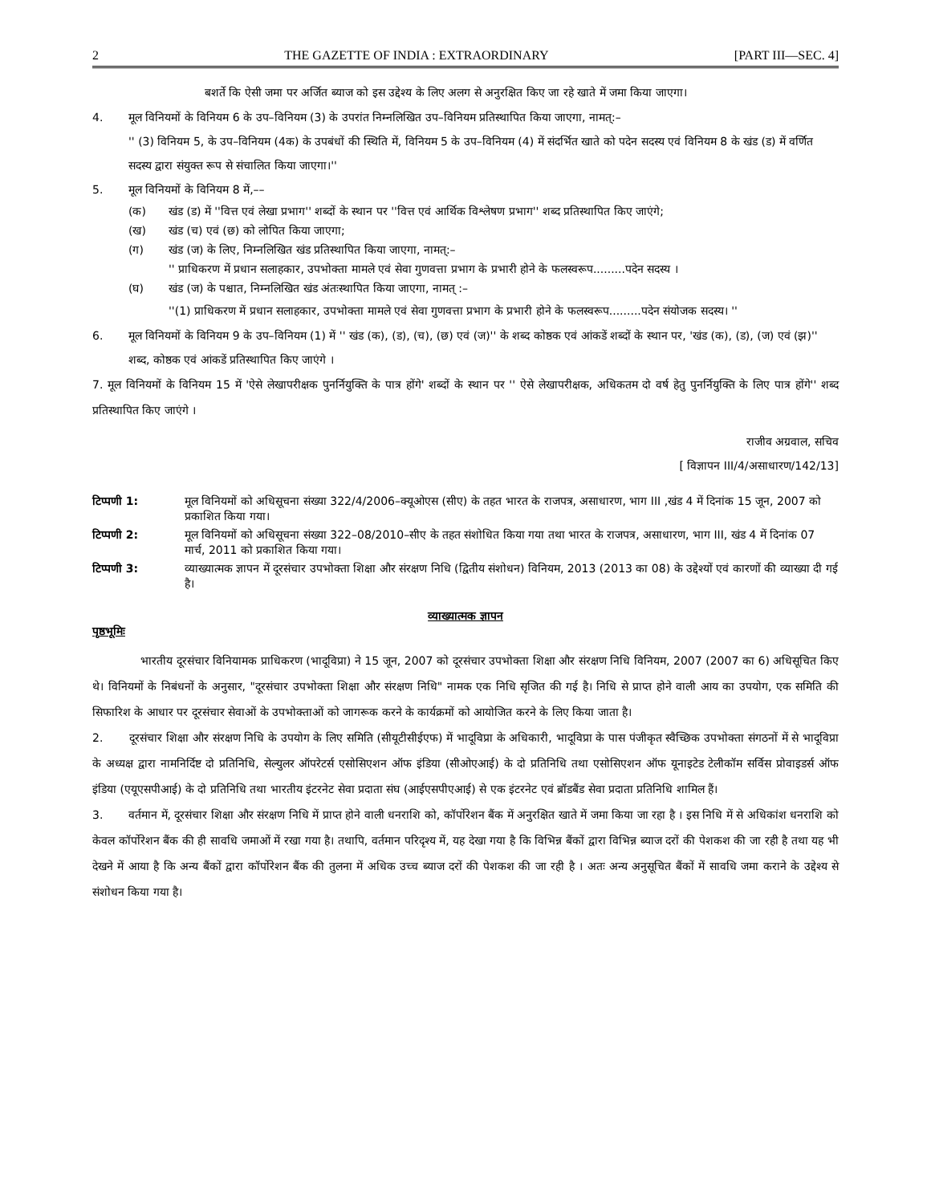2 THE GAZETTE OF INDIA : EXTRAORDINARY [PART III—SEC. 4]
बशर्ते कि ऐसी जमा पर अर्जित ब्याज को इस उद्देश्य के लिए अलग से अनुरक्षित किए जा रहे खाते में जमा किया जाएगा।
4. मूल विनियमों के विनियम 6 के उप–विनियम (3) के उपरांत निम्नलिखित उप–विनियम प्रतिस्थापित किया जाएगा, नामत्:–
'' (3) विनियम 5, के उप–विनियम (4क) के उपबंधों की स्थिति में, विनियम 5 के उप–विनियम (4) में संदर्भित खाते को पदेन सदस्य एवं विनियम 8 के खंड (ड) में वर्णित सदस्य द्वारा संयुक्त रूप से संचालित किया जाएगा।''
5. मूल विनियमों के विनियम 8 में,––
(क) खंड (ड) में ''वित्त एवं लेखा प्रभाग'' शब्दों के स्थान पर ''वित्त एवं आर्थिक विश्लेषण प्रभाग'' शब्द प्रतिस्थापित किए जाएंगे;
(ख) खंड (च) एवं (छ) को लोपित किया जाएगा;
(ग) खंड (ज) के लिए, निम्नलिखित खंड प्रतिस्थापित किया जाएगा, नामत्:–
'' प्राधिकरण में प्रधान सलाहकार, उपभोक्ता मामले एवं सेवा गुणवत्ता प्रभाग के प्रभारी होने के फलस्वरूप.........पदेन सदस्य ।
(घ) खंड (ज) के पश्चात, निम्नलिखित खंड अंतःस्थापित किया जाएगा, नामत् :–
''(1) प्राधिकरण में प्रधान सलाहकार, उपभोक्ता मामले एवं सेवा गुणवत्ता प्रभाग के प्रभारी होने के फलस्वरूप.........पदेन संयोजक सदस्य। ''
6. मूल विनियमों के विनियम 9 के उप–विनियम (1) में '' खंड (क), (ड), (च), (छ) एवं (ज)'' के शब्द कोष्ठक एवं आंकडें शब्दों के स्थान पर, 'खंड (क), (ड), (ज) एवं (झ)'' शब्द, कोष्ठक एवं आंकडें प्रतिस्थापित किए जाएंगे ।
7. मूल विनियमों के विनियम 15 में 'ऐसे लेखापरीक्षक पुनर्नियुक्ति के पात्र होंगे' शब्दों के स्थान पर '' ऐसे लेखापरीक्षक, अधिकतम दो वर्ष हेतु पुनर्नियुक्ति के लिए पात्र होंगे'' शब्द प्रतिस्थापित किए जाएंगे ।
राजीव अग्रवाल, सचिव
[ विज्ञापन III/4/असाधारण/142/13]
टिप्पणी 1: मूल विनियमों को अधिसूचना संख्या 322/4/2006–क्यूओएस (सीए) के तहत भारत के राजपत्र, असाधारण, भाग III ,खंड 4 में दिनांक 15 जून, 2007 को प्रकाशित किया गया।
टिप्पणी 2: मूल विनियमों को अधिसूचना संख्या 322–08/2010–सीए के तहत संशोधित किया गया तथा भारत के राजपत्र, असाधारण, भाग III, खंड 4 में दिनांक 07 मार्च, 2011 को प्रकाशित किया गया।
टिप्पणी 3: व्याख्यात्मक ज्ञापन में दूरसंचार उपभोक्ता शिक्षा और संरक्षण निधि (द्वितीय संशोधन) विनियम, 2013 (2013 का 08) के उद्देश्यों एवं कारणों की व्याख्या दी गई है।
व्याख्यात्मक ज्ञापन
पृष्ठभूमिः
भारतीय दूरसंचार विनियामक प्राधिकरण (भादूविप्रा) ने 15 जून, 2007 को दूरसंचार उपभोक्ता शिक्षा और संरक्षण निधि विनियम, 2007 (2007 का 6) अधिसूचित किए थे। विनियमों के निबंधनों के अनुसार, "दूरसंचार उपभोक्ता शिक्षा और संरक्षण निधि" नामक एक निधि सृजित की गई है। निधि से प्राप्त होने वाली आय का उपयोग, एक समिति की सिफारिश के आधार पर दूरसंचार सेवाओं के उपभोक्ताओं को जागरूक करने के कार्यक्रमों को आयोजित करने के लिए किया जाता है।
2. दूरसंचार शिक्षा और संरक्षण निधि के उपयोग के लिए समिति (सीयूटीसीईएफ) में भादूविप्रा के अधिकारी, भादूविप्रा के पास पंजीकृत स्वैच्छिक उपभोक्ता संगठनों में से भादूविप्रा के अध्यक्ष द्वारा नामनिर्दिष्ट दो प्रतिनिधि, सेल्युलर ऑपरेटर्स एसोसिएशन ऑफ इंडिया (सीओएआई) के दो प्रतिनिधि तथा एसोसिएशन ऑफ यूनाइटेड टेलीकॉम सर्विस प्रोवाइडर्स ऑफ इंडिया (एयूएसपीआई) के दो प्रतिनिधि तथा भारतीय इंटरनेट सेवा प्रदाता संघ (आईएसपीएआई) से एक इंटरनेट एवं ब्रॉडबैंड सेवा प्रदाता प्रतिनिधि शामिल हैं।
3. वर्तमान में, दूरसंचार शिक्षा और संरक्षण निधि में प्राप्त होने वाली धनराशि को, कॉर्पोरेशन बैंक में अनुरक्षित खाते में जमा किया जा रहा है । इस निधि में से अधिकांश धनराशि को केवल कॉर्पोरेशन बैंक की ही सावधि जमाओं में रखा गया है। तथापि, वर्तमान परिदृश्य में, यह देखा गया है कि विभिन्न बैंकों द्वारा विभिन्न ब्याज दरों की पेशकश की जा रही है तथा यह भी देखने में आया है कि अन्य बैंकों द्वारा कॉर्पोरेशन बैंक की तुलना में अधिक उच्च ब्याज दरों की पेशकश की जा रही है । अतः अन्य अनुसूचित बैंकों में सावधि जमा कराने के उद्देश्य से संशोधन किया गया है।